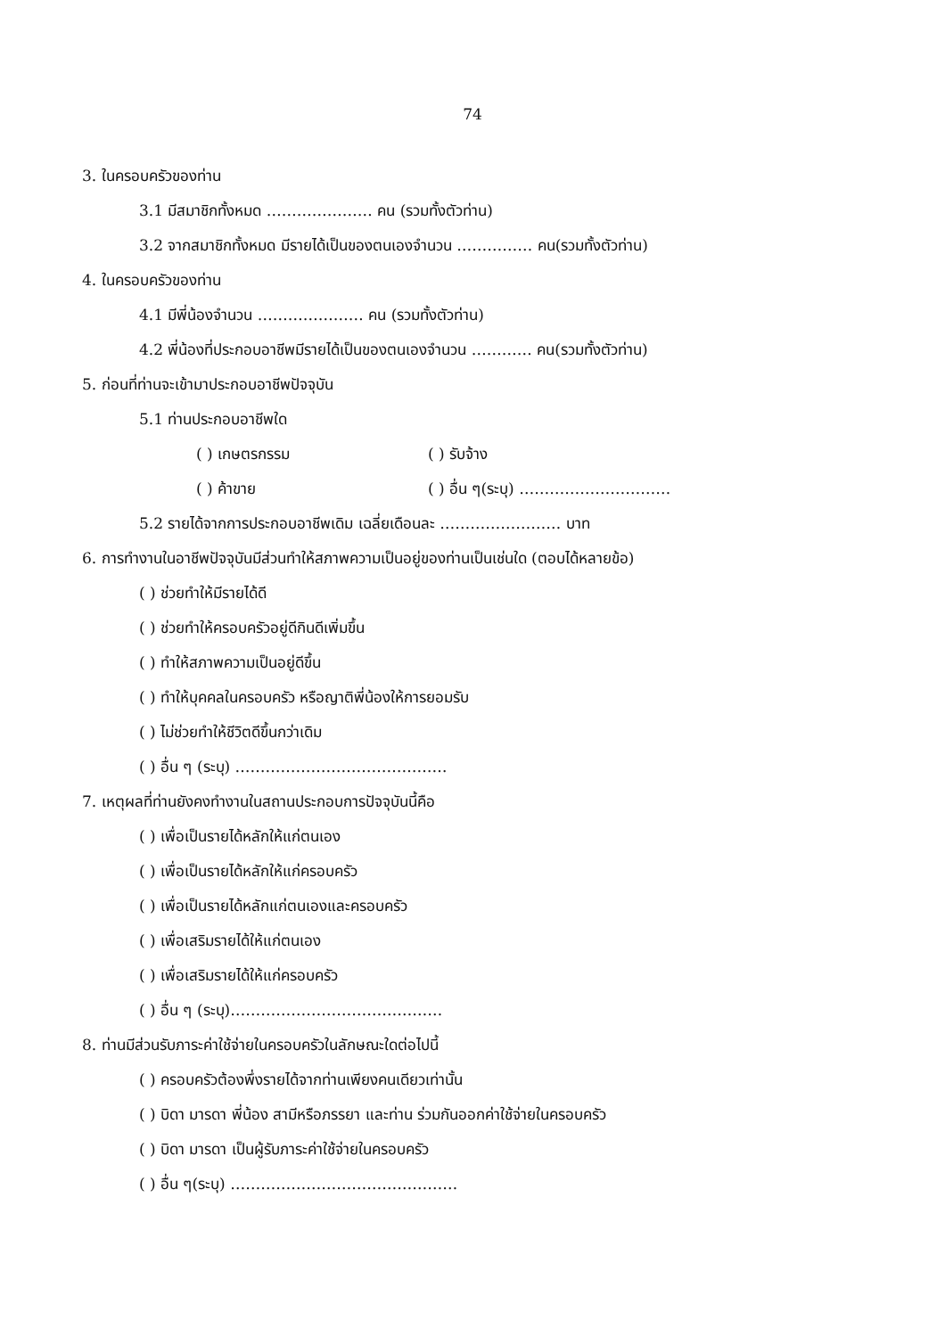74
3. ในครอบครัวของท่าน
3.1 มีสมาชิกทั้งหมด ………………… คน (รวมทั้งตัวท่าน)
3.2 จากสมาชิกทั้งหมด มีรายได้เป็นของตนเองจำนวน …………… คน(รวมทั้งตัวท่าน)
4. ในครอบครัวของท่าน
4.1 มีพี่น้องจำนวน ………………… คน (รวมทั้งตัวท่าน)
4.2 พี่น้องที่ประกอบอาชีพมีรายได้เป็นของตนเองจำนวน ………… คน(รวมทั้งตัวท่าน)
5. ก่อนที่ท่านจะเข้ามาประกอบอาชีพปัจจุบัน
5.1 ท่านประกอบอาชีพใด
( ) เกษตรกรรม ( ) รับจ้าง
( ) ค้าขาย ( ) อื่น ๆ(ระบุ) …………………………
5.2 รายได้จากการประกอบอาชีพเดิม เฉลี่ยเดือนละ …………………… บาท
6. การทำงานในอาชีพปัจจุบันมีส่วนทำให้สภาพความเป็นอยู่ของท่านเป็นเช่นใด (ตอบได้หลายข้อ)
( ) ช่วยทำให้มีรายได้ดี
( ) ช่วยทำให้ครอบครัวอยู่ดีกินดีเพิ่มขึ้น
( ) ทำให้สภาพความเป็นอยู่ดีขึ้น
( ) ทำให้บุคคลในครอบครัว หรือญาติพี่น้องให้การยอมรับ
( ) ไม่ช่วยทำให้ชีวิตดีขึ้นกว่าเดิม
( ) อื่น ๆ (ระบุ) ……………………………………
7. เหตุผลที่ท่านยังคงทำงานในสถานประกอบการปัจจุบันนี้คือ
( ) เพื่อเป็นรายได้หลักให้แก่ตนเอง
( ) เพื่อเป็นรายได้หลักให้แก่ครอบครัว
( ) เพื่อเป็นรายได้หลักแก่ตนเองและครอบครัว
( ) เพื่อเสริมรายได้ให้แก่ตนเอง
( ) เพื่อเสริมรายได้ให้แก่ครอบครัว
( ) อื่น ๆ (ระบุ)……………………………………
8. ท่านมีส่วนรับภาระค่าใช้จ่ายในครอบครัวในลักษณะใดต่อไปนี้
( ) ครอบครัวต้องพึ่งรายได้จากท่านเพียงคนเดียวเท่านั้น
( ) บิดา มารดา พี่น้อง สามีหรือภรรยา และท่าน ร่วมกันออกค่าใช้จ่ายในครอบครัว
( ) บิดา มารดา เป็นผู้รับภาระค่าใช้จ่ายในครอบครัว
( ) อื่น ๆ(ระบุ) ………………………………………